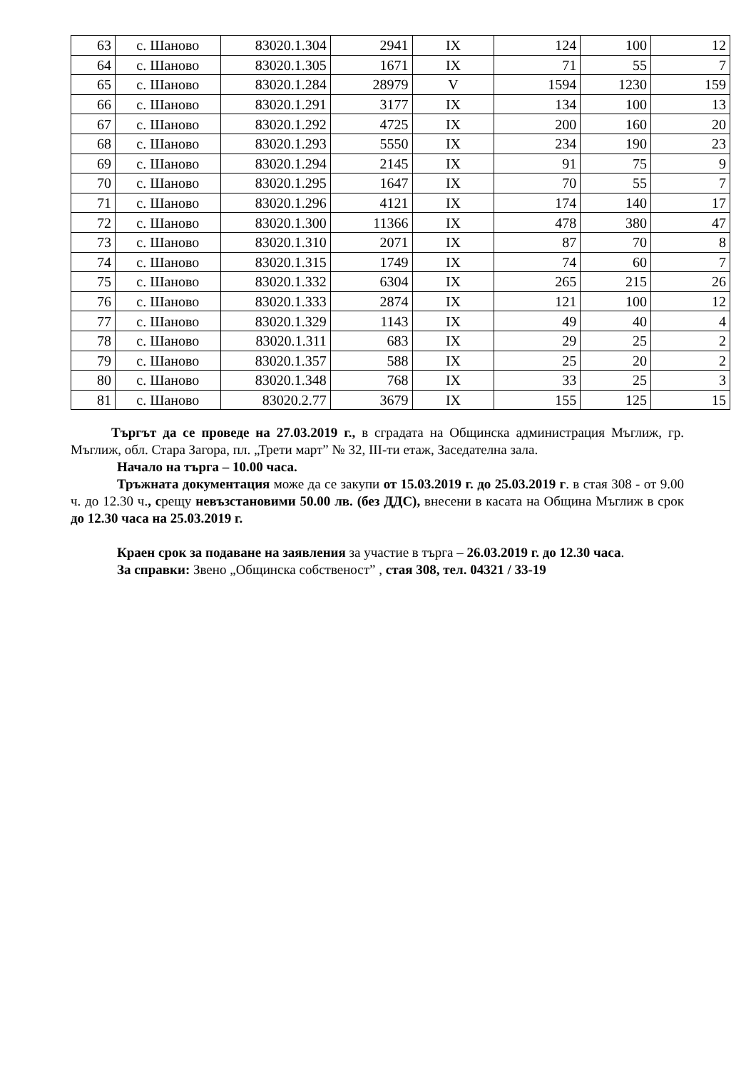| 63 | с. Шаново | 83020.1.304 | 2941 | IX | 124 | 100 | 12 |
| 64 | с. Шаново | 83020.1.305 | 1671 | IX | 71 | 55 | 7 |
| 65 | с. Шаново | 83020.1.284 | 28979 | V | 1594 | 1230 | 159 |
| 66 | с. Шаново | 83020.1.291 | 3177 | IX | 134 | 100 | 13 |
| 67 | с. Шаново | 83020.1.292 | 4725 | IX | 200 | 160 | 20 |
| 68 | с. Шаново | 83020.1.293 | 5550 | IX | 234 | 190 | 23 |
| 69 | с. Шаново | 83020.1.294 | 2145 | IX | 91 | 75 | 9 |
| 70 | с. Шаново | 83020.1.295 | 1647 | IX | 70 | 55 | 7 |
| 71 | с. Шаново | 83020.1.296 | 4121 | IX | 174 | 140 | 17 |
| 72 | с. Шаново | 83020.1.300 | 11366 | IX | 478 | 380 | 47 |
| 73 | с. Шаново | 83020.1.310 | 2071 | IX | 87 | 70 | 8 |
| 74 | с. Шаново | 83020.1.315 | 1749 | IX | 74 | 60 | 7 |
| 75 | с. Шаново | 83020.1.332 | 6304 | IX | 265 | 215 | 26 |
| 76 | с. Шаново | 83020.1.333 | 2874 | IX | 121 | 100 | 12 |
| 77 | с. Шаново | 83020.1.329 | 1143 | IX | 49 | 40 | 4 |
| 78 | с. Шаново | 83020.1.311 | 683 | IX | 29 | 25 | 2 |
| 79 | с. Шаново | 83020.1.357 | 588 | IX | 25 | 20 | 2 |
| 80 | с. Шаново | 83020.1.348 | 768 | IX | 33 | 25 | 3 |
| 81 | с. Шаново | 83020.2.77 | 3679 | IX | 155 | 125 | 15 |
Търгът да се проведе на 27.03.2019 г., в сградата на Общинска администрация Мъглиж, гр. Мъглиж, обл. Стара Загора, пл. „Трети март” № 32, III-ти етаж, Заседателна зала.
Начало на търга – 10.00 часа.
Тръжната документация може да се закупи от 15.03.2019 г. до 25.03.2019 г. в стая 308 - от 9.00 ч. до 12.30 ч., срещу невъзстановими 50.00 лв. (без ДДС), внесени в касата на Община Мъглиж в срок до 12.30 часа на 25.03.2019 г.
Краен срок за подаване на заявления за участие в търга – 26.03.2019 г. до 12.30 часа.
За справки: Звено „Общинска собственост” , стая 308, тел. 04321 / 33-19